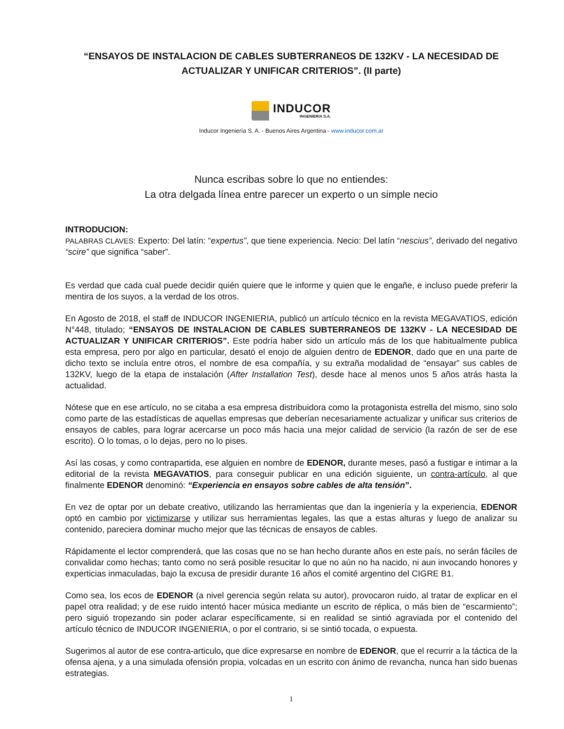“ENSAYOS DE INSTALACION DE CABLES SUBTERRANEOS DE 132KV - LA NECESIDAD DE ACTUALIZAR Y UNIFICAR CRITERIOS”. (II parte)
INDUCOR
INGENIERIA S.A.
Inducor Ingeniería S. A. - Buenos Aires Argentina - www.inducor.com.ar
Nunca escribas sobre lo que no entiendes:
La otra delgada línea entre parecer un experto o un simple necio
INTRODUCION:
PALABRAS CLAVES: Experto: Del latín: “expertus”, que tiene experiencia. Necio: Del latín “nescius”, derivado del negativo “scire” que significa “saber”.
Es verdad que cada cual puede decidir quién quiere que le informe y quien que le engañe, e incluso puede preferir la mentira de los suyos, a la verdad de los otros.
En Agosto de 2018, el staff de INDUCOR INGENIERIA, publicó un artículo técnico en la revista MEGAVATIOS, edición N°448, titulado; “ENSAYOS DE INSTALACION DE CABLES SUBTERRANEOS DE 132KV - LA NECESIDAD DE ACTUALIZAR Y UNIFICAR CRITERIOS”. Este podría haber sido un artículo más de los que habitualmente publica esta empresa, pero por algo en particular, desató el enojo de alguien dentro de EDENOR, dado que en una parte de dicho texto se incluía entre otros, el nombre de esa compañía, y su extraña modalidad de “ensayar” sus cables de 132KV, luego de la etapa de instalación (After Installation Test), desde hace al menos unos 5 años atrás hasta la actualidad.
Nótese que en ese artículo, no se citaba a esa empresa distribuidora como la protagonista estrella del mismo, sino solo como parte de las estadísticas de aquellas empresas que deberían necesariamente actualizar y unificar sus criterios de ensayos de cables, para lograr acercarse un poco más hacia una mejor calidad de servicio (la razón de ser de ese escrito). O lo tomas, o lo dejas, pero no lo pises.
Así las cosas, y como contrapartida, ese alguien en nombre de EDENOR, durante meses, pasó a fustigar e intimar a la editorial de la revista MEGAVATIOS, para conseguir publicar en una edición siguiente, un contra-artículo, al que finalmente EDENOR denominó: “Experiencia en ensayos sobre cables de alta tensión”.
En vez de optar por un debate creativo, utilizando las herramientas que dan la ingeniería y la experiencia, EDENOR optó en cambio por victimizarse y utilizar sus herramientas legales, las que a estas alturas y luego de analizar su contenido, pareciera dominar mucho mejor que las técnicas de ensayos de cables.
Rápidamente el lector comprenderá, que las cosas que no se han hecho durante años en este país, no serán fáciles de convalidar como hechas; tanto como no será posible resucitar lo que no aún no ha nacido, ni aun invocando honores y experticias inmaculadas, bajo la excusa de presidir durante 16 años el comité argentino del CIGRE B1.
Como sea, los ecos de EDENOR (a nivel gerencia según relata su autor), provocaron ruido, al tratar de explicar en el papel otra realidad; y de ese ruido intentó hacer música mediante un escrito de réplica, o más bien de “escarmiento”; pero siguió tropezando sin poder aclarar específicamente, si en realidad se sintió agraviada por el contenido del artículo técnico de INDUCOR INGENIERIA, o por el contrario, si se sintió tocada, o expuesta.
Sugerimos al autor de ese contra-articulo, que dice expresarse en nombre de EDENOR, que el recurrir a la táctica de la ofensa ajena, y a una simulada ofensión propia, volcadas en un escrito con ánimo de revancha, nunca han sido buenas estrategias.
1